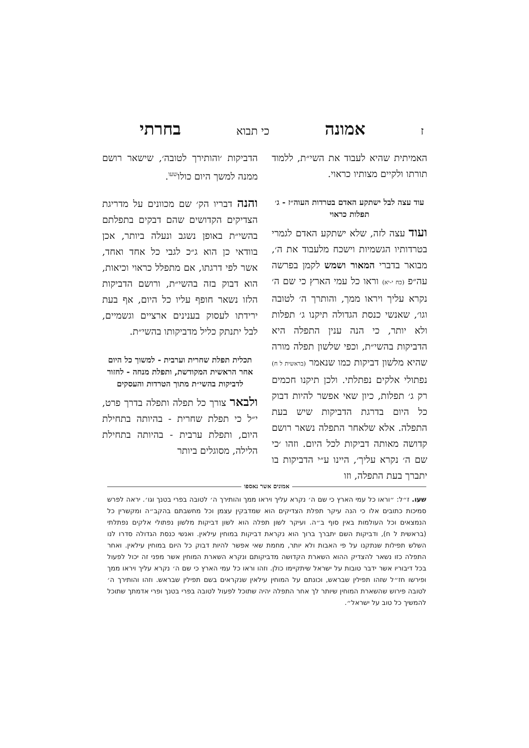זאמונה כי תבוא בחרתי
האמיתית שהיא לעבוד את השי״ת, ללמוד תורתו ולקיים מצותיו כראוי.
עוד עצה לבל ישתקע האדם בטרדות העוה״ז - ג׳ תפלות כראוי
ועוד עצה לזה, שלא ישתקע האדם לגמרי בטרדותיו הגשמיות וישכח מלעבוד את ה׳, מבואר בדברי המאור ושמש לקמן בפרשה עה״פ (כח י-יא) וראו כל עמי הארץ כי שם ה׳ נקרא עליך ויראו ממך, והותרך ה׳ לטובה וגו׳, שאנשי כנסת הגדולה תיקנו ג׳ תפלות ולא יותר, כי הנה ענין התפלה היא הדביקות בהשי״ת, וכפי שלשון תפלה מורה שהיא מלשון דביקות כמו שנאמר (בראשית ל ח) נפתולי אלקים נפתלתי. ולכן תיקנו חכמים רק ג׳ תפלות, כיון שאי אפשר להיות דבוק כל היום בדרגת הדביקות שיש בעת התפלה. אלא שלאחר התפלה נשאר רושם קדושה מאותה דביקות לכל היום. וזהו ׳כי שם ה׳ נקרא עליך׳, היינו ע״י הדביקות בו יתברך בעת התפלה, וזו
הדביקות ׳והותירך לטובה׳, שישאר רושם ממנה למשך היום כולו<sup>שעו</sup>.
והנה דבריו הק׳ שם מכוונים על מדריגת הצדיקים הקדושים שהם דבקים בתפלתם בהשי״ת באופן נשגב ונעלה ביותר, אכן בוודאי כן הוא ג״כ לגבי כל אחד ואחד, אשר לפי דרגתו, אם מתפלל כראוי וכיאות, הוא דבוק בזה בהשי״ת, ורושם הדביקות הלזו נשאר חופף עליו כל היום, אף בעת ירידתו לעסוק בענינים ארציים וגשמיים, לבל יתנתק כליל מדביקותו בהשי״ת.
תכלית תפלת שחרית וערבית - למשוך כל היום אחר הראשית המקודשת, ותפלת מנחה - לחזור לדביקות בהשי״ת מתוך הטרדות והעסקים
ולבאר צורך כל תפלה ותפלה בדרך פרט, י״ל כי תפלת שחרית - בהיותה בתחילת היום, ותפלת ערבית - בהיותה בתחילת הלילה, מסוגלים ביותר
אמונים אשר נאספו
שעו. ז״ל: ״וראו כל עמי הארץ כי שם ה׳ נקרא עליך ויראו ממך והותירך ה׳ לטובה בפרי בטנך וגו׳. יראה לפרש סמיכות כתובים אלו כי הנה עיקר תפלת הצדיקים הוא שמדבקין עצמן וכל מחשבתם בהקב״ה ומקשרין כל הנמצאים וכל העולמות באין סוף ב״ה. ועיקר לשון תפלה הוא לשון דביקות מלשון נפתולי אלקים נפתלתי (בראשית ל ח), ודביקות השם יתברך ברוך הוא נקראת דביקות במוחין עילאין. ואנשי כנסת הגדולה סדרו לנו השלש תפילות שנתקנו על פי האבות ולא יותר, מחמת שאי אפשר להיות דבוק כל היום במוחין עילאין. ואחר התפלה כזו נשאר להצדיק ההוא השארת הקדושה מדביקותם ונקרא השארת המוחין אשר מפני זה יכול לפעול בכל דיבוריו אשר ידבר טובות על ישראל שיתקיימו כולן. וזהו וראו כל עמי הארץ כי שם ה׳ נקרא עליך ויראו ממך ופירשו חז״ל שזהו תפילין שבראש, וכונתם על המוחין עילאין שנקראים בשם תפילין שבראש. וזהו והותירך ה׳ לטובה פירוש שהשארת המוחין שיותר לך אחר התפלה יהיה שתוכל לפעול לטובה בפרי בטנך ופרי אדמתך שתוכל להמשיך כל טוב על ישראל״.